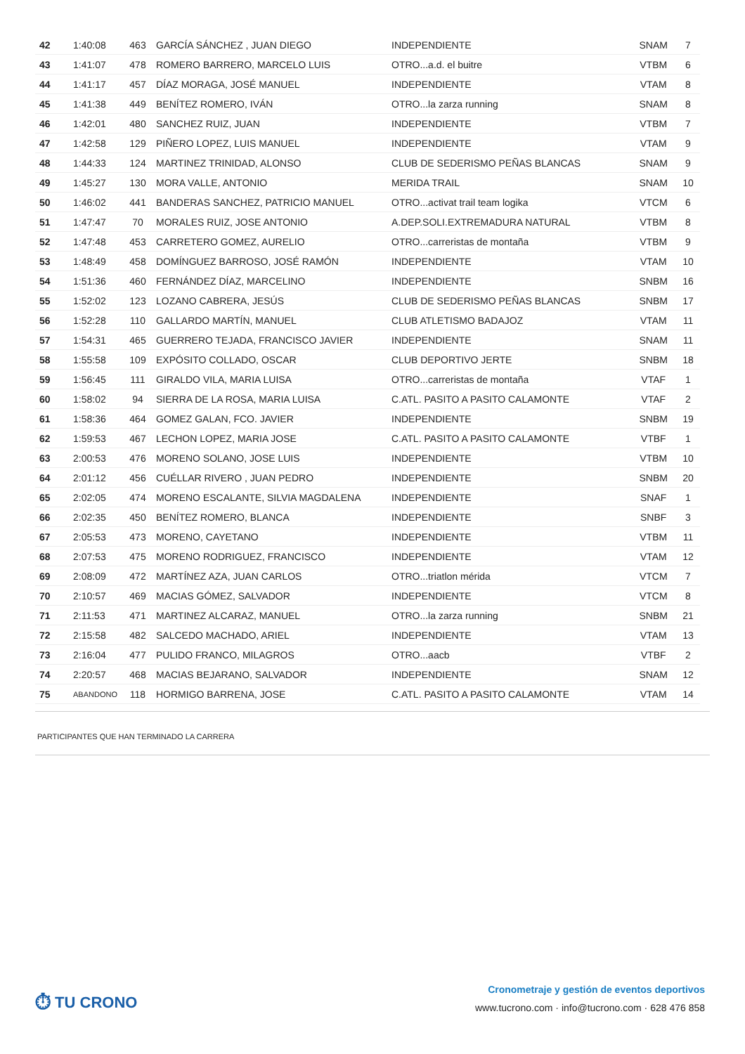| 42 | 1:40:08 | 463 | GARCÍA SÁNCHEZ , JUAN DIEGO | INDEPENDIENTE | SNAM | 7 |
| 43 | 1:41:07 | 478 | ROMERO BARRERO, MARCELO LUIS | OTRO...a.d. el buitre | VTBM | 6 |
| 44 | 1:41:17 | 457 | DÍAZ MORAGA, JOSÉ MANUEL | INDEPENDIENTE | VTAM | 8 |
| 45 | 1:41:38 | 449 | BENÍTEZ ROMERO, IVÁN | OTRO...la zarza running | SNAM | 8 |
| 46 | 1:42:01 | 480 | SANCHEZ RUIZ, JUAN | INDEPENDIENTE | VTBM | 7 |
| 47 | 1:42:58 | 129 | PIÑERO LOPEZ, LUIS MANUEL | INDEPENDIENTE | VTAM | 9 |
| 48 | 1:44:33 | 124 | MARTINEZ TRINIDAD, ALONSO | CLUB DE SEDERISMO PEÑAS BLANCAS | SNAM | 9 |
| 49 | 1:45:27 | 130 | MORA VALLE, ANTONIO | MERIDA TRAIL | SNAM | 10 |
| 50 | 1:46:02 | 441 | BANDERAS SANCHEZ, PATRICIO MANUEL | OTRO...activat trail team logika | VTCM | 6 |
| 51 | 1:47:47 | 70 | MORALES RUIZ, JOSE ANTONIO | A.DEP.SOLI.EXTREMADURA NATURAL | VTBM | 8 |
| 52 | 1:47:48 | 453 | CARRETERO GOMEZ, AURELIO | OTRO...carreristas de montaña | VTBM | 9 |
| 53 | 1:48:49 | 458 | DOMÍNGUEZ BARROSO, JOSÉ RAMÓN | INDEPENDIENTE | VTAM | 10 |
| 54 | 1:51:36 | 460 | FERNÁNDEZ DÍAZ, MARCELINO | INDEPENDIENTE | SNBM | 16 |
| 55 | 1:52:02 | 123 | LOZANO CABRERA, JESÚS | CLUB DE SEDERISMO PEÑAS BLANCAS | SNBM | 17 |
| 56 | 1:52:28 | 110 | GALLARDO MARTÍN, MANUEL | CLUB ATLETISMO BADAJOZ | VTAM | 11 |
| 57 | 1:54:31 | 465 | GUERRERO TEJADA, FRANCISCO JAVIER | INDEPENDIENTE | SNAM | 11 |
| 58 | 1:55:58 | 109 | EXPÓSITO COLLADO, OSCAR | CLUB DEPORTIVO JERTE | SNBM | 18 |
| 59 | 1:56:45 | 111 | GIRALDO VILA, MARIA LUISA | OTRO...carreristas de montaña | VTAF | 1 |
| 60 | 1:58:02 | 94 | SIERRA DE LA ROSA, MARIA LUISA | C.ATL. PASITO A PASITO CALAMONTE | VTAF | 2 |
| 61 | 1:58:36 | 464 | GOMEZ GALAN, FCO. JAVIER | INDEPENDIENTE | SNBM | 19 |
| 62 | 1:59:53 | 467 | LECHON LOPEZ, MARIA JOSE | C.ATL. PASITO A PASITO CALAMONTE | VTBF | 1 |
| 63 | 2:00:53 | 476 | MORENO SOLANO, JOSE LUIS | INDEPENDIENTE | VTBM | 10 |
| 64 | 2:01:12 | 456 | CUÉLLAR RIVERO , JUAN PEDRO | INDEPENDIENTE | SNBM | 20 |
| 65 | 2:02:05 | 474 | MORENO ESCALANTE, SILVIA MAGDALENA | INDEPENDIENTE | SNAF | 1 |
| 66 | 2:02:35 | 450 | BENÍTEZ ROMERO, BLANCA | INDEPENDIENTE | SNBF | 3 |
| 67 | 2:05:53 | 473 | MORENO, CAYETANO | INDEPENDIENTE | VTBM | 11 |
| 68 | 2:07:53 | 475 | MORENO RODRIGUEZ, FRANCISCO | INDEPENDIENTE | VTAM | 12 |
| 69 | 2:08:09 | 472 | MARTÍNEZ AZA, JUAN CARLOS | OTRO...triatlon mérida | VTCM | 7 |
| 70 | 2:10:57 | 469 | MACIAS GÓMEZ, SALVADOR | INDEPENDIENTE | VTCM | 8 |
| 71 | 2:11:53 | 471 | MARTINEZ ALCARAZ, MANUEL | OTRO...la zarza running | SNBM | 21 |
| 72 | 2:15:58 | 482 | SALCEDO MACHADO, ARIEL | INDEPENDIENTE | VTAM | 13 |
| 73 | 2:16:04 | 477 | PULIDO FRANCO, MILAGROS | OTRO...aacb | VTBF | 2 |
| 74 | 2:20:57 | 468 | MACIAS BEJARANO, SALVADOR | INDEPENDIENTE | SNAM | 12 |
| 75 | ABANDONO | 118 | HORMIGO BARRENA, JOSE | C.ATL. PASITO A PASITO CALAMONTE | VTAM | 14 |
PARTICIPANTES QUE HAN TERMINADO LA CARRERA
⏱ TU CRONO
Cronometraje y gestión de eventos deportivos
www.tucrono.com · info@tucrono.com · 628 476 858